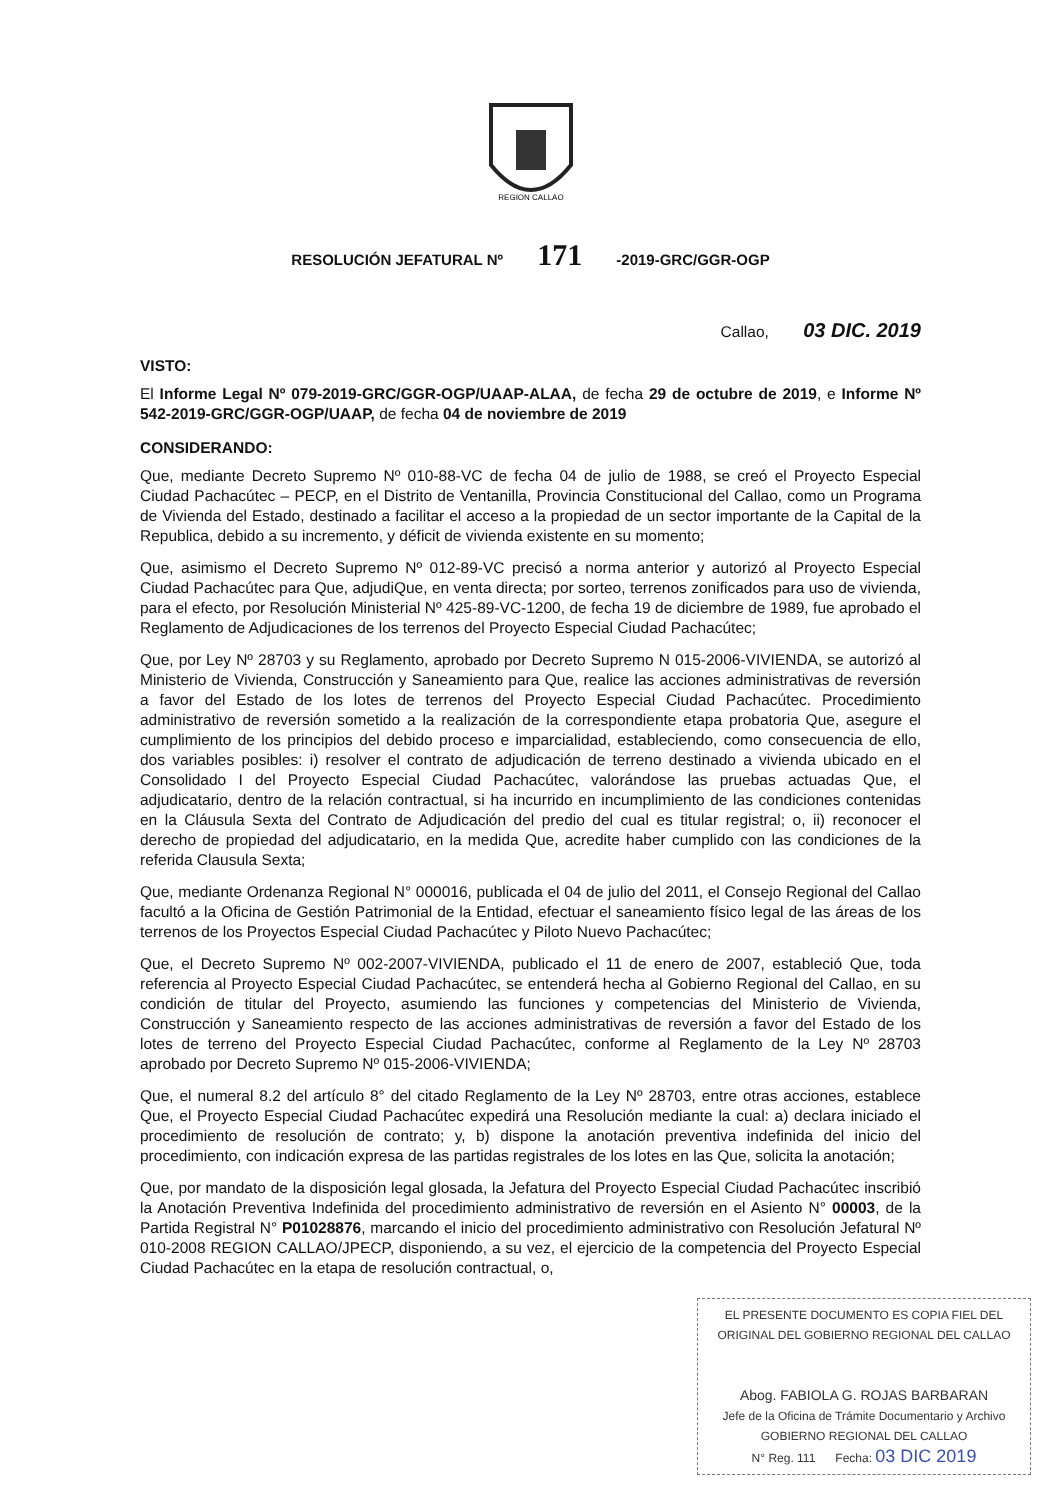REGION CALLAO
RESOLUCIÓN JEFATURAL Nº 171 -2019-GRC/GGR-OGP
Callao, 03 DIC. 2019
VISTO:
El Informe Legal Nº 079-2019-GRC/GGR-OGP/UAAP-ALAA, de fecha 29 de octubre de 2019, e Informe Nº 542-2019-GRC/GGR-OGP/UAAP, de fecha 04 de noviembre de 2019
CONSIDERANDO:
Que, mediante Decreto Supremo Nº 010-88-VC de fecha 04 de julio de 1988, se creó el Proyecto Especial Ciudad Pachacútec – PECP, en el Distrito de Ventanilla, Provincia Constitucional del Callao, como un Programa de Vivienda del Estado, destinado a facilitar el acceso a la propiedad de un sector importante de la Capital de la Republica, debido a su incremento, y déficit de vivienda existente en su momento;
Que, asimismo el Decreto Supremo Nº 012-89-VC precisó a norma anterior y autorizó al Proyecto Especial Ciudad Pachacútec para Que, adjudiQue, en venta directa; por sorteo, terrenos zonificados para uso de vivienda, para el efecto, por Resolución Ministerial Nº 425-89-VC-1200, de fecha 19 de diciembre de 1989, fue aprobado el Reglamento de Adjudicaciones de los terrenos del Proyecto Especial Ciudad Pachacútec;
Que, por Ley Nº 28703 y su Reglamento, aprobado por Decreto Supremo N 015-2006-VIVIENDA, se autorizó al Ministerio de Vivienda, Construcción y Saneamiento para Que, realice las acciones administrativas de reversión a favor del Estado de los lotes de terrenos del Proyecto Especial Ciudad Pachacútec. Procedimiento administrativo de reversión sometido a la realización de la correspondiente etapa probatoria Que, asegure el cumplimiento de los principios del debido proceso e imparcialidad, estableciendo, como consecuencia de ello, dos variables posibles: i) resolver el contrato de adjudicación de terreno destinado a vivienda ubicado en el Consolidado I del Proyecto Especial Ciudad Pachacútec, valorándose las pruebas actuadas Que, el adjudicatario, dentro de la relación contractual, si ha incurrido en incumplimiento de las condiciones contenidas en la Cláusula Sexta del Contrato de Adjudicación del predio del cual es titular registral; o, ii) reconocer el derecho de propiedad del adjudicatario, en la medida Que, acredite haber cumplido con las condiciones de la referida Clausula Sexta;
Que, mediante Ordenanza Regional N° 000016, publicada el 04 de julio del 2011, el Consejo Regional del Callao facultó a la Oficina de Gestión Patrimonial de la Entidad, efectuar el saneamiento físico legal de las áreas de los terrenos de los Proyectos Especial Ciudad Pachacútec y Piloto Nuevo Pachacútec;
Que, el Decreto Supremo Nº 002-2007-VIVIENDA, publicado el 11 de enero de 2007, estableció Que, toda referencia al Proyecto Especial Ciudad Pachacútec, se entenderá hecha al Gobierno Regional del Callao, en su condición de titular del Proyecto, asumiendo las funciones y competencias del Ministerio de Vivienda, Construcción y Saneamiento respecto de las acciones administrativas de reversión a favor del Estado de los lotes de terreno del Proyecto Especial Ciudad Pachacútec, conforme al Reglamento de la Ley Nº 28703 aprobado por Decreto Supremo Nº 015-2006-VIVIENDA;
Que, el numeral 8.2 del artículo 8° del citado Reglamento de la Ley Nº 28703, entre otras acciones, establece Que, el Proyecto Especial Ciudad Pachacútec expedirá una Resolución mediante la cual: a) declara iniciado el procedimiento de resolución de contrato; y, b) dispone la anotación preventiva indefinida del inicio del procedimiento, con indicación expresa de las partidas registrales de los lotes en las Que, solicita la anotación;
Que, por mandato de la disposición legal glosada, la Jefatura del Proyecto Especial Ciudad Pachacútec inscribió la Anotación Preventiva Indefinida del procedimiento administrativo de reversión en el Asiento N° 00003, de la Partida Registral N° P01028876, marcando el inicio del procedimiento administrativo con Resolución Jefatural Nº 010-2008 REGION CALLAO/JPECP, disponiendo, a su vez, el ejercicio de la competencia del Proyecto Especial Ciudad Pachacútec en la etapa de resolución contractual, o,
EL PRESENTE DOCUMENTO ES COPIA FIEL DEL ORIGINAL DEL GOBIERNO REGIONAL DEL CALLAO
Abog. FABIOLA G. ROJAS BARBARAN
Jefe de la Oficina de Trámite Documentario y Archivo
GOBIERNO REGIONAL DEL CALLAO
N° Reg. 111 Fecha: 03 DIC 2019